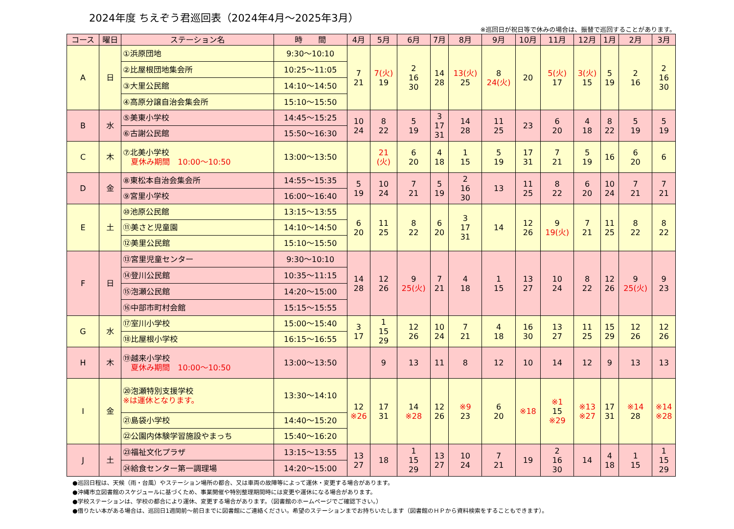2024年度 ちえぞう君巡回表（2024年4月～2025年3月）
※巡回日が祝日等で休みの場合は、振替で巡回することがあります。
| コース | 曜日 | ステーション名 | 時 間 | 4月 | 5月 | 6月 | 7月 | 8月 | 9月 | 10月 | 11月 | 12月 | 1月 | 2月 | 3月 |
| --- | --- | --- | --- | --- | --- | --- | --- | --- | --- | --- | --- | --- | --- | --- | --- |
| A | 日 | ①浜原団地 | 9:30～10:10 | 7 21 | 7(火) 19 | 2 16 30 | 14 28 | 13(火) 25 | 8 24(火) | 20 | 5(火) 17 | 3(火) 15 | 5 19 | 2 16 | 2 16 30 |
| | | ②比屋根団地集会所 | 10:25～11:05 | | | | | | | | | | | | |
| | | ③大里公民館 | 14:10～14:50 | | | | | | | | | | | | |
| | | ④高原分譲自治会集会所 | 15:10～15:50 | | | | | | | | | | | | |
| B | 水 | ⑤美東小学校 | 14:45～15:25 | 10 24 | 8 22 | 5 19 | 3 17 31 | 14 28 | 11 25 | 23 | 6 20 | 4 18 | 8 22 | 5 19 | 5 19 |
| | | ⑥古謝公民館 | 15:50～16:30 | | | | | | | | | | | | |
| C | 木 | ⑦北美小学校 夏休み期間 10:00～10:50 | 13:00～13:50 | | 21 (火) | 6 20 | 4 18 | 1 15 | 5 19 | 17 31 | 7 21 | 5 19 | 16 | 6 20 | 6 |
| D | 金 | ⑧東松本自治会集会所 | 14:55～15:35 | 5 19 | 10 24 | 7 21 | 5 19 | 2 16 30 | 13 | 11 25 | 8 22 | 6 20 | 10 24 | 7 21 | 7 21 |
| | | ⑨宮里小学校 | 16:00～16:40 | | | | | | | | | | | | |
| E | 土 | ⑩池原公民館 | 13:15～13:55 | 6 20 | 11 25 | 8 22 | 6 20 | 3 17 31 | 14 | 12 26 | 9 19(火) | 7 21 | 11 25 | 8 22 | 8 22 |
| | | ⑪美さと児童園 | 14:10～14:50 | | | | | | | | | | | | |
| | | ⑫美里公民館 | 15:10～15:50 | | | | | | | | | | | | |
| F | 日 | ⑬宮里児童センター | 9:30～10:10 | 14 28 | 12 26 | 9 25(火) | 7 21 | 4 18 | 1 15 | 13 27 | 10 24 | 8 22 | 12 26 | 9 25(火) | 9 23 |
| | | ⑭登川公民館 | 10:35～11:15 | | | | | | | | | | | | |
| | | ⑮泡瀬公民館 | 14:20～15:00 | | | | | | | | | | | | |
| | | ⑯中部市町村会館 | 15:15～15:55 | | | | | | | | | | | | |
| G | 水 | ⑰室川小学校 | 15:00～15:40 | 3 17 | 1 15 29 | 12 26 | 10 24 | 7 21 | 4 18 | 16 30 | 13 27 | 11 25 | 15 29 | 12 26 | 12 26 |
| | | ⑱比屋根小学校 | 16:15～16:55 | | | | | | | | | | | | |
| H | 木 | ⑲越来小学校 夏休み期間 10:00～10:50 | 13:00～13:50 | | 9 | 13 | 11 | 8 | 12 | 10 | 14 | 12 | 9 | 13 | 13 |
| I | 金 | ⑳泡瀬特別支援学校 ※は運休となります。 | 13:30～14:10 | 12 ※26 | 17 31 | 14 ※28 | 12 26 | ※9 23 | 6 20 | ※18 | ※1 15 ※29 | ※13 ※27 | 17 31 | ※14 28 | ※14 ※28 |
| | | ㉑島袋小学校 | 14:40～15:20 | | | | | | | | | | | | |
| | | ㉒公園内体験学習施設やまっち | 15:40～16:20 | | | | | | | | | | | | |
| J | 土 | ㉓福祉文化プラザ | 13:15～13:55 | 13 27 | 18 | 1 15 29 | 13 27 | 10 24 | 7 21 | 19 | 2 16 30 | 14 | 4 18 | 1 15 | 1 15 29 |
| | | ㉔給食センター第一調理場 | 14:20～15:00 | | | | | | | | | | | | |
●巡回日程は、天候（雨・台風）やステーション場所の都合、又は車両の故障等によって運休・変更する場合があります。
●沖縄市立図書館のスケジュールに基づくため、事業開催や特別整理期間時には変更や運休になる場合があります。
●学校ステーションは、学校の都合により運休、変更する場合があります。（図書館のホームページでご確認下さい。）
●借りたい本がある場合は、巡回日1週間前～前日までに図書館にご連絡ください。希望のステーションまでお持ちいたします（図書館のＨＰから資料検索をすることもできます）。